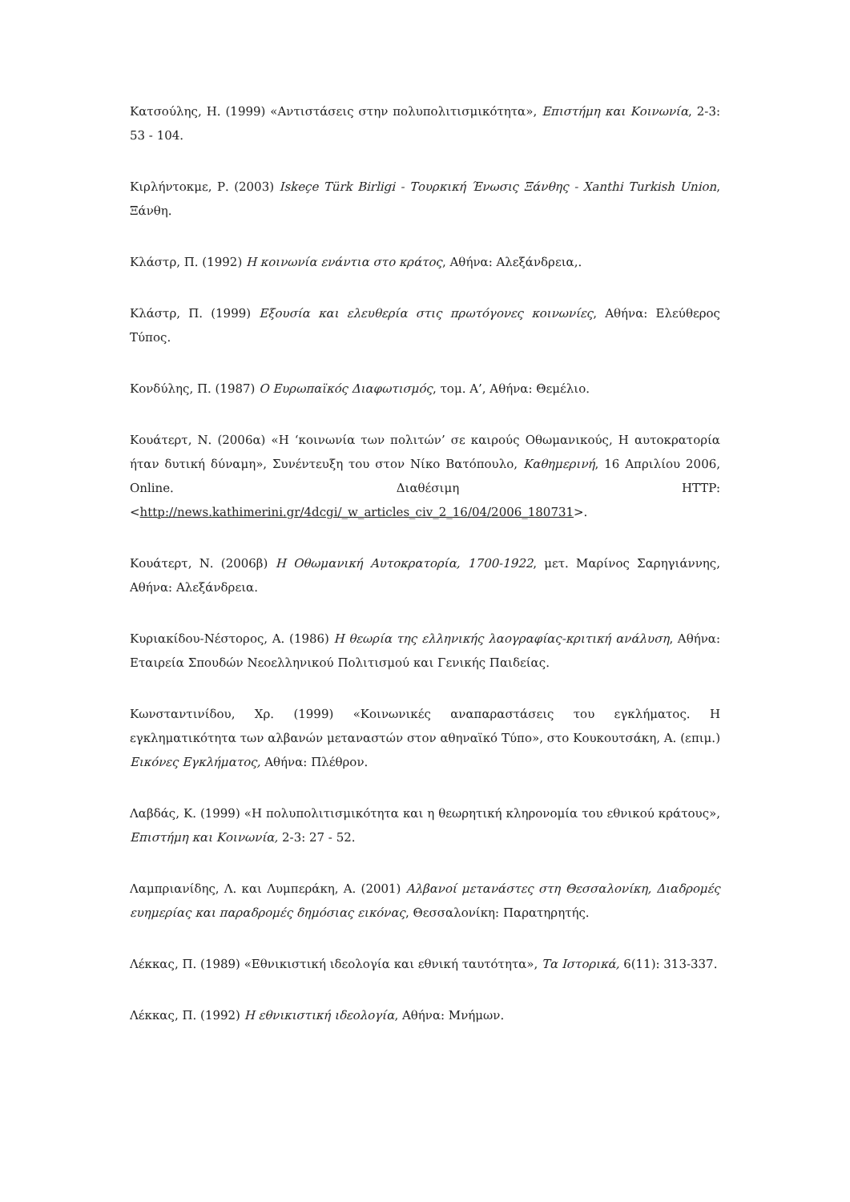Κατσούλης, Η. (1999) «Αντιστάσεις στην πολυπολιτισμικότητα», Επιστήμη και Κοινωνία, 2-3: 53 - 104.
Κιρλήντοκμε, Ρ. (2003) Iskeçe Türk Birligi - Τουρκική Ένωσις Ξάνθης - Xanthi Turkish Union, Ξάνθη.
Κλάστρ, Π. (1992) Η κοινωνία ενάντια στο κράτος, Αθήνα: Αλεξάνδρεια,.
Κλάστρ, Π. (1999) Εξουσία και ελευθερία στις πρωτόγονες κοινωνίες, Αθήνα: Ελεύθερος Τύπος.
Κονδύλης, Π. (1987) Ο Ευρωπαϊκός Διαφωτισμός, τομ. Α’, Αθήνα: Θεμέλιο.
Κουάτερτ, Ν. (2006α) «Η ‘κοινωνία των πολιτών’ σε καιρούς Οθωμανικούς, Η αυτοκρατορία ήταν δυτική δύναμη», Συνέντευξη του στον Νίκο Βατόπουλο, Καθημερινή, 16 Απριλίου 2006, Online. Διαθέσιμη HTTP: <http://news.kathimerini.gr/4dcgi/_w_articles_civ_2_16/04/2006_180731>.
Κουάτερτ, Ν. (2006β) Η Οθωμανική Αυτοκρατορία, 1700-1922, μετ. Μαρίνος Σαρηγιάννης, Αθήνα: Αλεξάνδρεια.
Κυριακίδου-Νέστορος, Α. (1986) Η θεωρία της ελληνικής λαογραφίας-κριτική ανάλυση, Αθήνα: Εταιρεία Σπουδών Νεοελληνικού Πολιτισμού και Γενικής Παιδείας.
Κωνσταντινίδου, Χρ. (1999) «Κοινωνικές αναπαραστάσεις του εγκλήματος. Η εγκληματικότητα των αλβανών μεταναστών στον αθηναϊκό Τύπο», στο Κουκουτσάκη, Α. (επιμ.) Εικόνες Εγκλήματος, Αθήνα: Πλέθρον.
Λαβδάς, Κ. (1999) «Η πολυπολιτισμικότητα και η θεωρητική κληρονομία του εθνικού κράτους», Επιστήμη και Κοινωνία, 2-3: 27 - 52.
Λαμπριανίδης, Λ. και Λυμπεράκη, Α. (2001) Αλβανοί μετανάστες στη Θεσσαλονίκη, Διαδρομές ευημερίας και παραδρομές δημόσιας εικόνας, Θεσσαλονίκη: Παρατηρητής.
Λέκκας, Π. (1989) «Εθνικιστική ιδεολογία και εθνική ταυτότητα», Τα Ιστορικά, 6(11): 313-337.
Λέκκας, Π. (1992) Η εθνικιστική ιδεολογία, Αθήνα: Μνήμων.